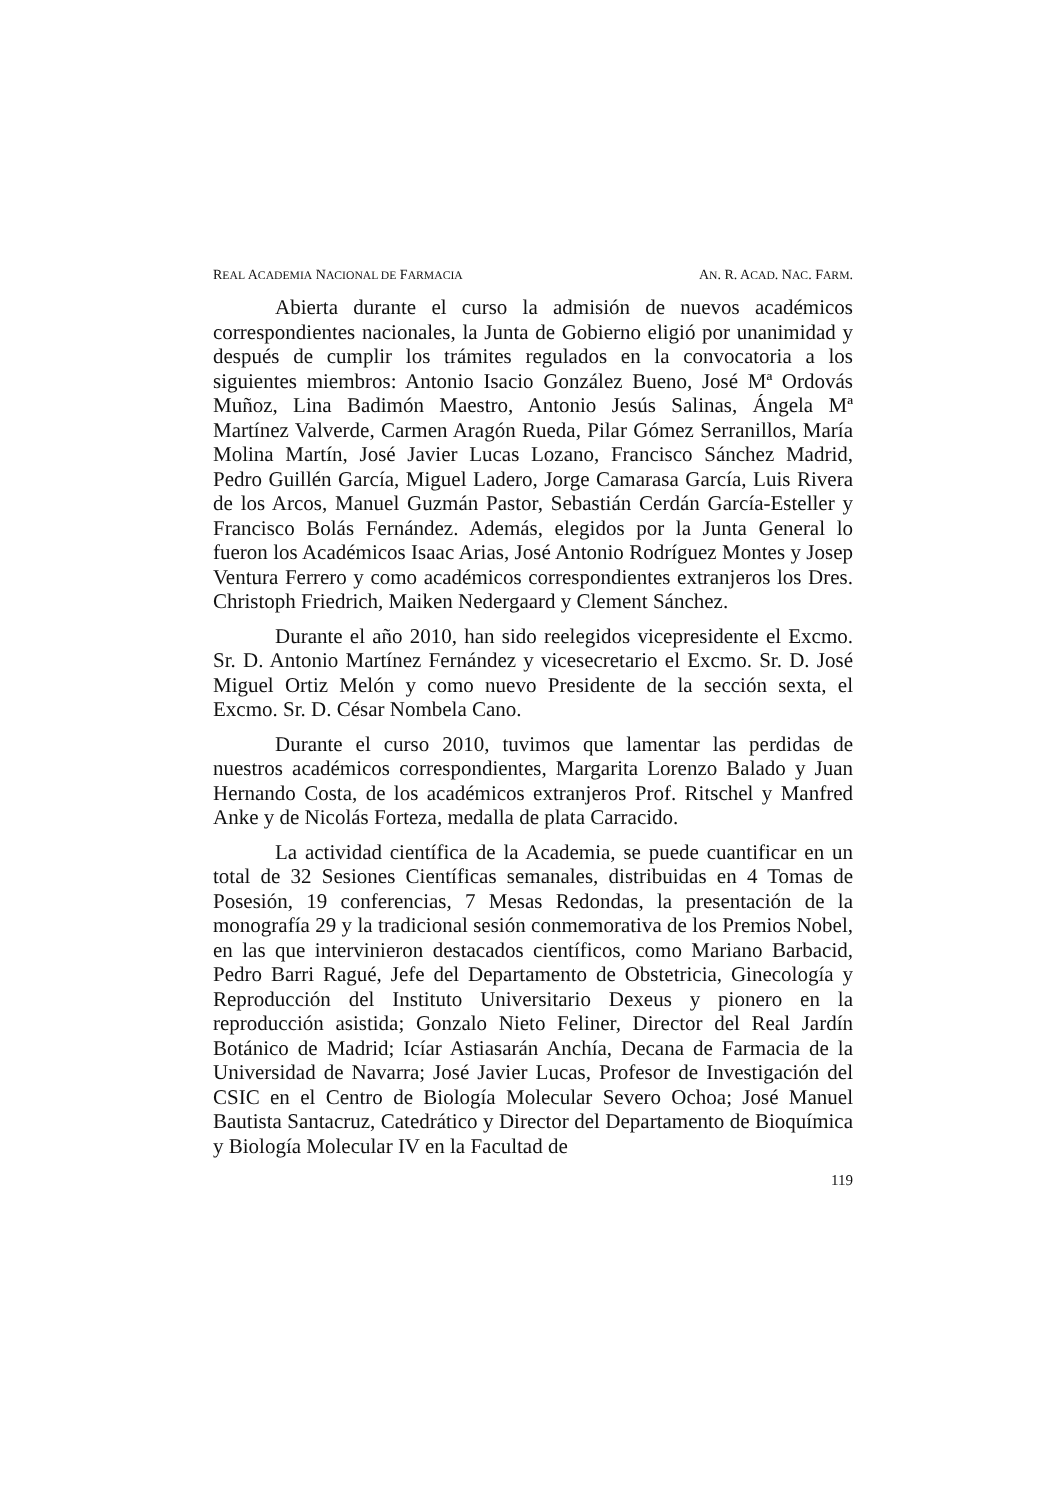REAL ACADEMIA NACIONAL DE FARMACIA AN. R. ACAD. NAC. FARM.
Abierta durante el curso la admisión de nuevos académicos correspondientes nacionales, la Junta de Gobierno eligió por unanimidad y después de cumplir los trámites regulados en la convocatoria a los siguientes miembros: Antonio Isacio González Bueno, José Mª Ordovás Muñoz, Lina Badimón Maestro, Antonio Jesús Salinas, Ángela Mª Martínez Valverde, Carmen Aragón Rueda, Pilar Gómez Serranillos, María Molina Martín, José Javier Lucas Lozano, Francisco Sánchez Madrid, Pedro Guillén García, Miguel Ladero, Jorge Camarasa García, Luis Rivera de los Arcos, Manuel Guzmán Pastor, Sebastián Cerdán García-Esteller y Francisco Bolás Fernández. Además, elegidos por la Junta General lo fueron los Académicos Isaac Arias, José Antonio Rodríguez Montes y Josep Ventura Ferrero y como académicos correspondientes extranjeros los Dres. Christoph Friedrich, Maiken Nedergaard y Clement Sánchez.
Durante el año 2010, han sido reelegidos vicepresidente el Excmo. Sr. D. Antonio Martínez Fernández y vicesecretario el Excmo. Sr. D. José Miguel Ortiz Melón y como nuevo Presidente de la sección sexta, el Excmo. Sr. D. César Nombela Cano.
Durante el curso 2010, tuvimos que lamentar las perdidas de nuestros académicos correspondientes, Margarita Lorenzo Balado y Juan Hernando Costa, de los académicos extranjeros Prof. Ritschel y Manfred Anke y de Nicolás Forteza, medalla de plata Carracido.
La actividad científica de la Academia, se puede cuantificar en un total de 32 Sesiones Científicas semanales, distribuidas en 4 Tomas de Posesión, 19 conferencias, 7 Mesas Redondas, la presentación de la monografía 29 y la tradicional sesión conmemorativa de los Premios Nobel, en las que intervinieron destacados científicos, como Mariano Barbacid, Pedro Barri Ragué, Jefe del Departamento de Obstetricia, Ginecología y Reproducción del Instituto Universitario Dexeus y pionero en la reproducción asistida; Gonzalo Nieto Feliner, Director del Real Jardín Botánico de Madrid; Icíar Astiasarán Anchía, Decana de Farmacia de la Universidad de Navarra; José Javier Lucas, Profesor de Investigación del CSIC en el Centro de Biología Molecular Severo Ochoa; José Manuel Bautista Santacruz, Catedrático y Director del Departamento de Bioquímica y Biología Molecular IV en la Facultad de
119